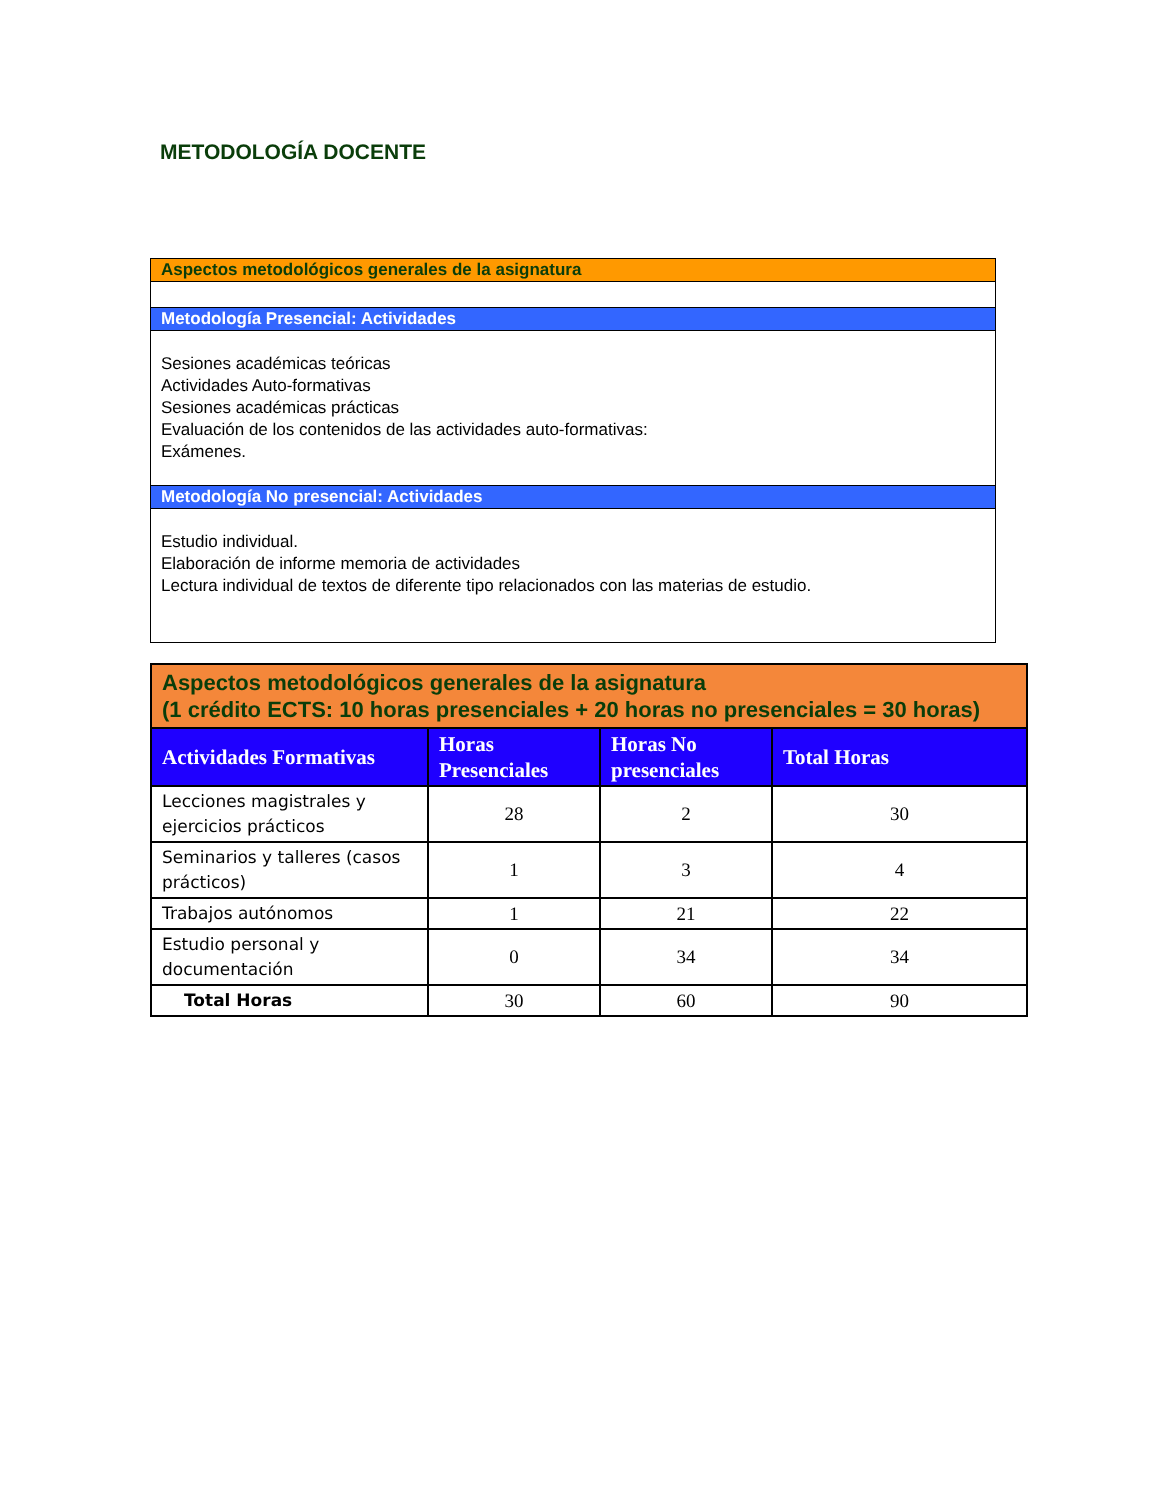METODOLOGÍA DOCENTE
Aspectos metodológicos generales de la asignatura
Metodología Presencial: Actividades
Sesiones académicas teóricas
Actividades Auto-formativas
Sesiones académicas prácticas
Evaluación de los contenidos de las actividades auto-formativas:
Exámenes.
Metodología No presencial: Actividades
Estudio individual.
Elaboración de informe memoria de actividades
Lectura individual de textos de diferente tipo relacionados con las materias de estudio.
| Aspectos metodológicos generales de la asignatura (1 crédito ECTS: 10 horas presenciales + 20 horas no presenciales = 30 horas) | | | |
| --- | --- | --- | --- |
| Actividades Formativas | Horas Presenciales | Horas No presenciales | Total Horas |
| Lecciones magistrales y ejercicios prácticos | 28 | 2 | 30 |
| Seminarios y talleres (casos prácticos) | 1 | 3 | 4 |
| Trabajos autónomos | 1 | 21 | 22 |
| Estudio personal y documentación | 0 | 34 | 34 |
| Total Horas | 30 | 60 | 90 |